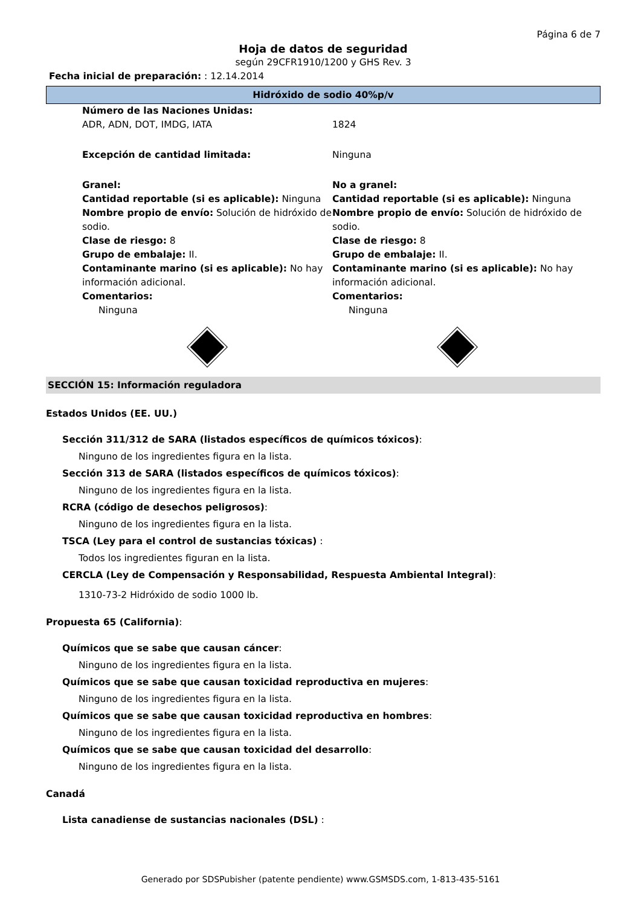Página 6 de 7
Hoja de datos de seguridad
según 29CFR1910/1200 y GHS Rev. 3
Fecha inicial de preparación: : 12.14.2014
Hidróxido de sodio 40%p/v
Número de las Naciones Unidas:
ADR, ADN, DOT, IMDG, IATA
1824
Excepción de cantidad limitada: Ninguna
Granel:
Cantidad reportable (si es aplicable): Ninguna
Nombre propio de envío: Solución de hidróxido de sodio.
Clase de riesgo: 8
Grupo de embalaje: II.
Contaminante marino (si es aplicable): No hay información adicional.
Comentarios:
Ninguna
No a granel:
Cantidad reportable (si es aplicable): Ninguna
Nombre propio de envío: Solución de hidróxido de sodio.
Clase de riesgo: 8
Grupo de embalaje: II.
Contaminante marino (si es aplicable): No hay información adicional.
Comentarios:
Ninguna
SECCIÓN 15: Información reguladora
Estados Unidos (EE. UU.)
Sección 311/312 de SARA (listados específicos de químicos tóxicos):
Ninguno de los ingredientes figura en la lista.
Sección 313 de SARA (listados específicos de químicos tóxicos):
Ninguno de los ingredientes figura en la lista.
RCRA (código de desechos peligrosos):
Ninguno de los ingredientes figura en la lista.
TSCA (Ley para el control de sustancias tóxicas) :
Todos los ingredientes figuran en la lista.
CERCLA (Ley de Compensación y Responsabilidad, Respuesta Ambiental Integral):
1310-73-2 Hidróxido de sodio 1000 lb.
Propuesta 65 (California):
Químicos que se sabe que causan cáncer:
Ninguno de los ingredientes figura en la lista.
Químicos que se sabe que causan toxicidad reproductiva en mujeres:
Ninguno de los ingredientes figura en la lista.
Químicos que se sabe que causan toxicidad reproductiva en hombres:
Ninguno de los ingredientes figura en la lista.
Químicos que se sabe que causan toxicidad del desarrollo:
Ninguno de los ingredientes figura en la lista.
Canadá
Lista canadiense de sustancias nacionales (DSL) :
Generado por SDSPubisher (patente pendiente) www.GSMSDS.com, 1-813-435-5161